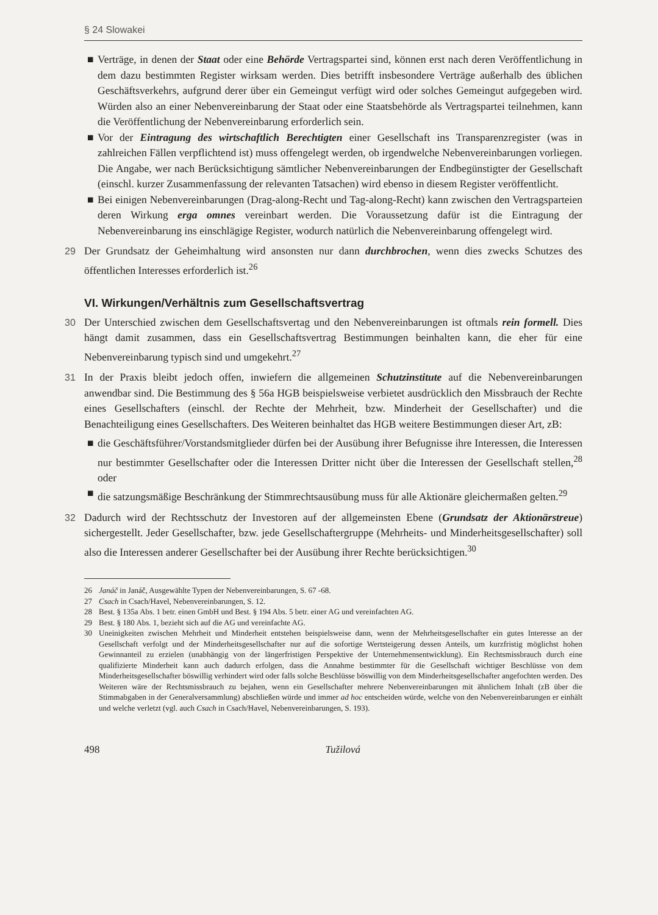§ 24 Slowakei
■ Verträge, in denen der Staat oder eine Behörde Vertragspartei sind, können erst nach deren Veröffentlichung in dem dazu bestimmten Register wirksam werden. Dies betrifft insbesondere Verträge außerhalb des üblichen Geschäftsverkehrs, aufgrund derer über ein Gemeingut verfügt wird oder solches Gemeingut aufgegeben wird. Würden also an einer Nebenvereinbarung der Staat oder eine Staatsbehörde als Vertragspartei teilnehmen, kann die Veröffentlichung der Nebenvereinbarung erforderlich sein.
■ Vor der Eintragung des wirtschaftlich Berechtigten einer Gesellschaft ins Transparenzregister (was in zahlreichen Fällen verpflichtend ist) muss offengelegt werden, ob irgendwelche Nebenvereinbarungen vorliegen. Die Angabe, wer nach Berücksichtigung sämtlicher Nebenvereinbarungen der Endbegünstigter der Gesellschaft (einschl. kurzer Zusammenfassung der relevanten Tatsachen) wird ebenso in diesem Register veröffentlicht.
■ Bei einigen Nebenvereinbarungen (Drag-along-Recht und Tag-along-Recht) kann zwischen den Vertragsparteien deren Wirkung erga omnes vereinbart werden. Die Voraussetzung dafür ist die Eintragung der Nebenvereinbarung ins einschlägige Register, wodurch natürlich die Nebenvereinbarung offengelegt wird.
29 Der Grundsatz der Geheimhaltung wird ansonsten nur dann durchbrochen, wenn dies zwecks Schutzes des öffentlichen Interesses erforderlich ist.<sup>26</sup>
VI. Wirkungen/Verhältnis zum Gesellschaftsvertrag
30 Der Unterschied zwischen dem Gesellschaftsvertag und den Nebenvereinbarungen ist oftmals rein formell. Dies hängt damit zusammen, dass ein Gesellschaftsvertrag Bestimmungen beinhalten kann, die eher für eine Nebenvereinbarung typisch sind und umgekehrt.<sup>27</sup>
31 In der Praxis bleibt jedoch offen, inwiefern die allgemeinen Schutzinstitute auf die Nebenvereinbarungen anwendbar sind. Die Bestimmung des § 56a HGB beispielsweise verbietet ausdrücklich den Missbrauch der Rechte eines Gesellschafters (einschl. der Rechte der Mehrheit, bzw. Minderheit der Gesellschafter) und die Benachteiligung eines Gesellschafters. Des Weiteren beinhaltet das HGB weitere Bestimmungen dieser Art, zB:
■ die Geschäftsführer/Vorstandsmitglieder dürfen bei der Ausübung ihrer Befugnisse ihre Interessen, die Interessen nur bestimmter Gesellschafter oder die Interessen Dritter nicht über die Interessen der Gesellschaft stellen,<sup>28</sup> oder
■ die satzungsmäßige Beschränkung der Stimmrechtsausübung muss für alle Aktionäre gleichermaßen gelten.<sup>29</sup>
32 Dadurch wird der Rechtsschutz der Investoren auf der allgemeinsten Ebene (Grundsatz der Aktionärstreue) sichergestellt. Jeder Gesellschafter, bzw. jede Gesellschaftergruppe (Mehrheits- und Minderheitsgesellschafter) soll also die Interessen anderer Gesellschafter bei der Ausübung ihrer Rechte berücksichtigen.<sup>30</sup>
26 Janáč in Janáč, Ausgewählte Typen der Nebenvereinbarungen, S. 67 -68.
27 Csach in Csach/Havel, Nebenvereinbarungen, S. 12.
28 Best. § 135a Abs. 1 betr. einen GmbH und Best. § 194 Abs. 5 betr. einer AG und vereinfachten AG.
29 Best. § 180 Abs. 1, bezieht sich auf die AG und vereinfachte AG.
30 Uneinigkeiten zwischen Mehrheit und Minderheit entstehen beispielsweise dann, wenn der Mehrheitsgesellschafter ein gutes Interesse an der Gesellschaft verfolgt und der Minderheitsgesellschafter nur auf die sofortige Wertsteigerung dessen Anteils, um kurzfristig möglichst hohen Gewinnanteil zu erzielen (unabhängig von der längerfristigen Perspektive der Unternehmensentwicklung). Ein Rechtsmissbrauch durch eine qualifizierte Minderheit kann auch dadurch erfolgen, dass die Annahme bestimmter für die Gesellschaft wichtiger Beschlüsse von dem Minderheitsgesellschafter böswillig verhindert wird oder falls solche Beschlüsse böswillig von dem Minderheitsgesellschafter angefochten werden. Des Weiteren wäre der Rechtsmissbrauch zu bejahen, wenn ein Gesellschafter mehrere Nebenvereinbarungen mit ähnlichem Inhalt (zB über die Stimmabgaben in der Generalversammlung) abschließen würde und immer ad hoc entscheiden würde, welche von den Nebenvereinbarungen er einhält und welche verletzt (vgl. auch Csach in Csach/Havel, Nebenvereinbarungen, S. 193).
498 Tužilová